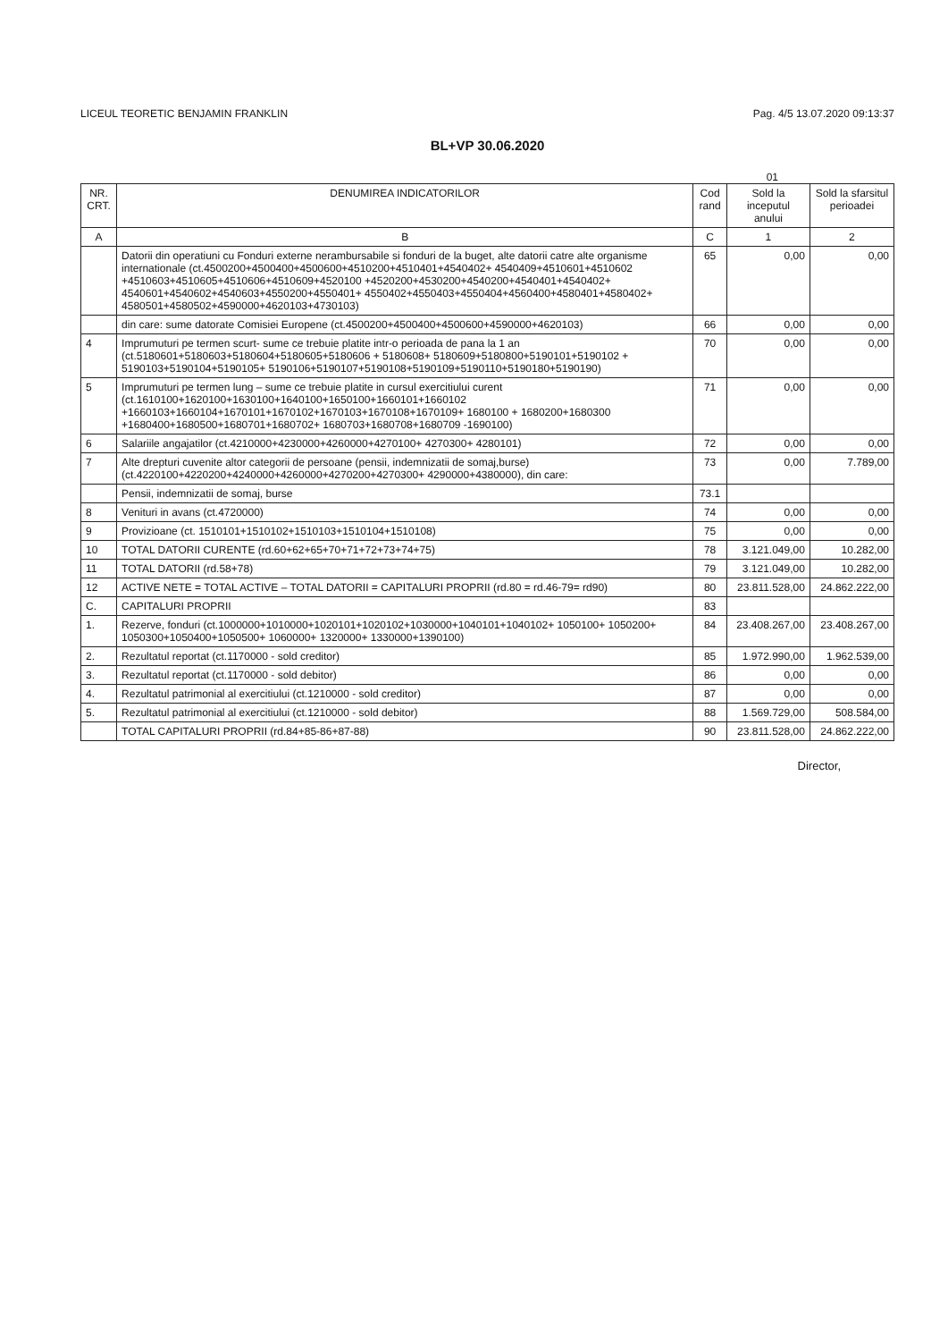LICEUL TEORETIC BENJAMIN FRANKLIN Pag. 4/5 13.07.2020 09:13:37
BL+VP 30.06.2020
01
| NR. CRT. | DENUMIREA INDICATORILOR | Cod rand | Sold la inceputul anului | Sold la sfarsitul perioadei |
| --- | --- | --- | --- | --- |
| A | B | C | 1 | 2 |
| | Datorii din operatiuni cu Fonduri externe nerambursabile si fonduri de la buget, alte datorii catre alte organisme internationale (ct.4500200+4500400+4500600+4510200+4510401+4540402+ 4540409+4510601+4510602 +4510603+4510605+4510606+4510609+4520100 +4520200+4530200+4540200+4540401+4540402+ 4540601+4540602+4540603+4550200+4550401+ 4550402+4550403+4550404+4560400+4580401+4580402+ 4580501+4580502+4590000+4620103+4730103) | 65 | 0,00 | 0,00 |
| | din care: sume datorate Comisiei Europene (ct.4500200+4500400+4500600+4590000+4620103) | 66 | 0,00 | 0,00 |
| 4 | Imprumuturi pe termen scurt- sume ce trebuie platite intr-o perioada de pana la 1 an (ct.5180601+5180603+5180604+5180605+5180606 + 5180608+ 5180609+5180800+5190101+5190102 + 5190103+5190104+5190105+ 5190106+5190107+5190108+5190109+5190110+5190180+5190190) | 70 | 0,00 | 0,00 |
| 5 | Imprumuturi pe termen lung – sume ce trebuie platite in cursul exercitiului curent (ct.1610100+1620100+1630100+1640100+1650100+1660101+1660102 +1660103+1660104+1670101+1670102+1670103+1670108+1670109+ 1680100 + 1680200+1680300 +1680400+1680500+1680701+1680702+ 1680703+1680708+1680709 -1690100) | 71 | 0,00 | 0,00 |
| 6 | Salariile angajatilor (ct.4210000+4230000+4260000+4270100+ 4270300+ 4280101) | 72 | 0,00 | 0,00 |
| 7 | Alte drepturi cuvenite altor categorii de persoane (pensii, indemnizatii de somaj,burse) (ct.4220100+4220200+4240000+4260000+4270200+4270300+ 4290000+4380000), din care: | 73 | 0,00 | 7.789,00 |
| | Pensii, indemnizatii de somaj, burse | 73.1 | | |
| 8 | Venituri in avans (ct.4720000) | 74 | 0,00 | 0,00 |
| 9 | Provizioane (ct. 1510101+1510102+1510103+1510104+1510108) | 75 | 0,00 | 0,00 |
| 10 | TOTAL DATORII CURENTE (rd.60+62+65+70+71+72+73+74+75) | 78 | 3.121.049,00 | 10.282,00 |
| 11 | TOTAL DATORII (rd.58+78) | 79 | 3.121.049,00 | 10.282,00 |
| 12 | ACTIVE NETE = TOTAL ACTIVE – TOTAL DATORII = CAPITALURI PROPRII (rd.80 = rd.46-79= rd90) | 80 | 23.811.528,00 | 24.862.222,00 |
| C. | CAPITALURI PROPRII | 83 | | |
| 1. | Rezerve, fonduri (ct.1000000+1010000+1020101+1020102+1030000+1040101+1040102+ 1050100+ 1050200+ 1050300+1050400+1050500+ 1060000+ 1320000+ 1330000+1390100) | 84 | 23.408.267,00 | 23.408.267,00 |
| 2. | Rezultatul reportat (ct.1170000 - sold creditor) | 85 | 1.972.990,00 | 1.962.539,00 |
| 3. | Rezultatul reportat (ct.1170000 - sold debitor) | 86 | 0,00 | 0,00 |
| 4. | Rezultatul patrimonial al exercitiului (ct.1210000 - sold creditor) | 87 | 0,00 | 0,00 |
| 5. | Rezultatul patrimonial al exercitiului (ct.1210000 - sold debitor) | 88 | 1.569.729,00 | 508.584,00 |
| | TOTAL CAPITALURI PROPRII (rd.84+85-86+87-88) | 90 | 23.811.528,00 | 24.862.222,00 |
Director,